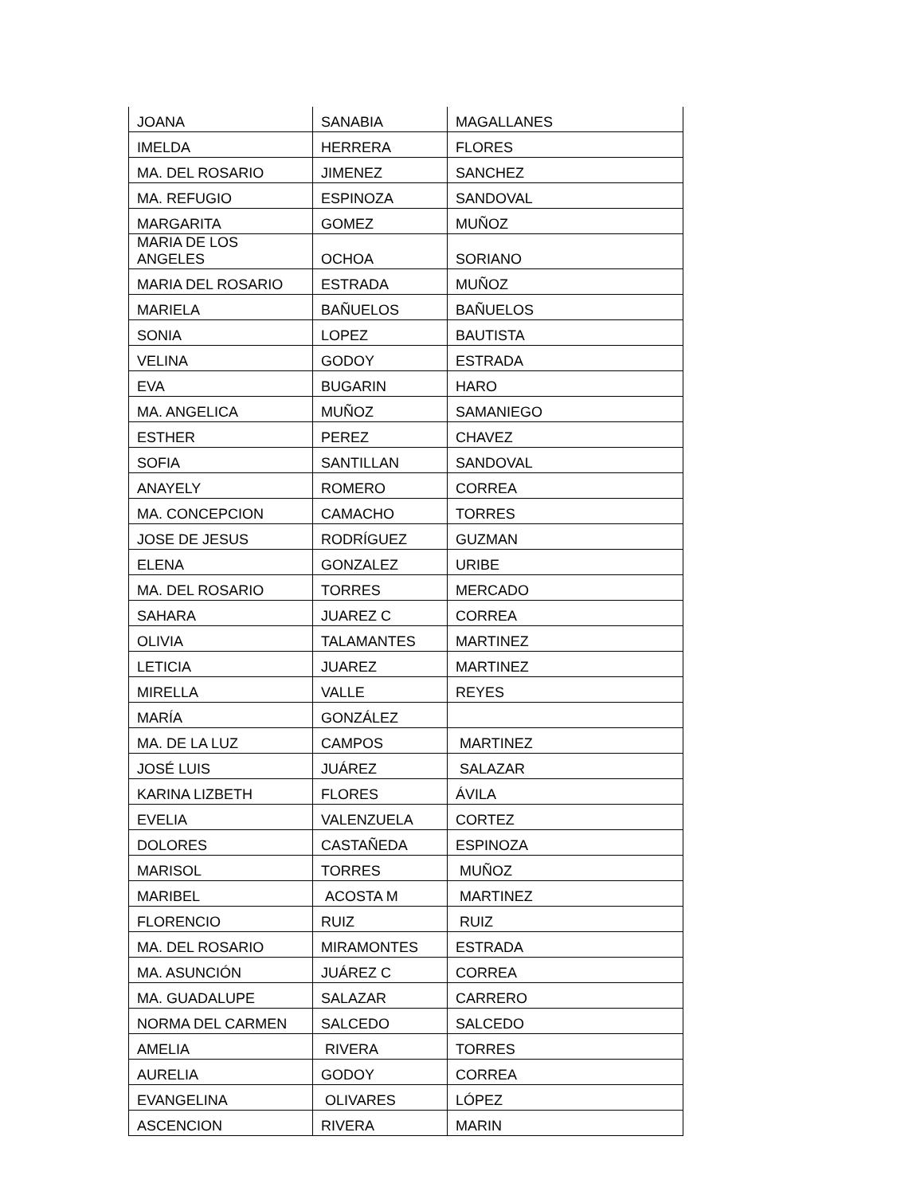| JOANA | SANABIA | MAGALLANES |
| IMELDA | HERRERA | FLORES |
| MA. DEL ROSARIO | JIMENEZ | SANCHEZ |
| MA. REFUGIO | ESPINOZA | SANDOVAL |
| MARGARITA | GOMEZ | MUÑOZ |
| MARIA DE LOS ANGELES | OCHOA | SORIANO |
| MARIA DEL ROSARIO | ESTRADA | MUÑOZ |
| MARIELA | BAÑUELOS | BAÑUELOS |
| SONIA | LOPEZ | BAUTISTA |
| VELINA | GODOY | ESTRADA |
| EVA | BUGARIN | HARO |
| MA. ANGELICA | MUÑOZ | SAMANIEGO |
| ESTHER | PEREZ | CHAVEZ |
| SOFIA | SANTILLAN | SANDOVAL |
| ANAYELY | ROMERO | CORREA |
| MA. CONCEPCION | CAMACHO | TORRES |
| JOSE DE JESUS | RODRÍGUEZ | GUZMAN |
| ELENA | GONZALEZ | URIBE |
| MA. DEL ROSARIO | TORRES | MERCADO |
| SAHARA | JUAREZ C | CORREA |
| OLIVIA | TALAMANTES | MARTINEZ |
| LETICIA | JUAREZ | MARTINEZ |
| MIRELLA | VALLE | REYES |
| MARÍA | GONZÁLEZ | |
| MA. DE LA LUZ | CAMPOS | MARTINEZ |
| JOSÉ LUIS | JUÁREZ | SALAZAR |
| KARINA LIZBETH | FLORES | ÁVILA |
| EVELIA | VALENZUELA | CORTEZ |
| DOLORES | CASTAÑEDA | ESPINOZA |
| MARISOL | TORRES | MUÑOZ |
| MARIBEL | ACOSTA M | MARTINEZ |
| FLORENCIO | RUIZ | RUIZ |
| MA. DEL ROSARIO | MIRAMONTES | ESTRADA |
| MA. ASUNCIÓN | JUÁREZ C | CORREA |
| MA. GUADALUPE | SALAZAR | CARRERO |
| NORMA DEL CARMEN | SALCEDO | SALCEDO |
| AMELIA | RIVERA | TORRES |
| AURELIA | GODOY | CORREA |
| EVANGELINA | OLIVARES | LÓPEZ |
| ASCENCION | RIVERA | MARIN |